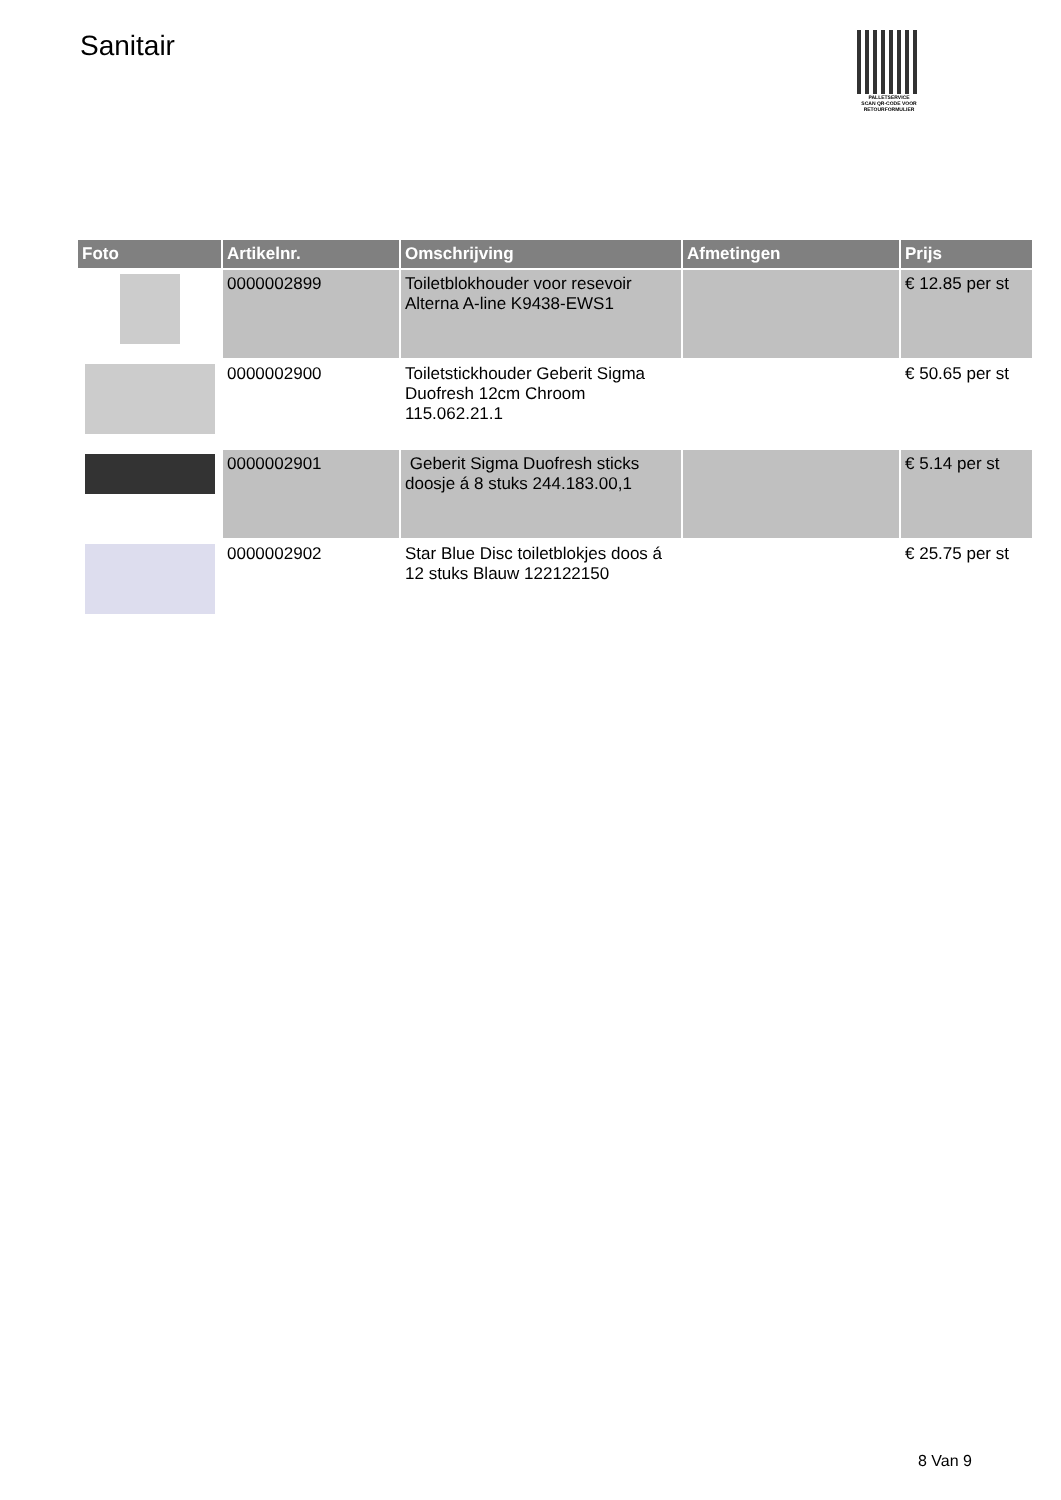Sanitair
PALLETSERVICE
SCAN QR-CODE VOOR RETOURFORMULIER
| Foto | Artikelnr. | Omschrijving | Afmetingen | Prijs |
| --- | --- | --- | --- | --- |
| | 0000002899 | Toiletblokhouder voor resevoir Alterna A-line K9438-EWS1 | | € 12.85 per st |
| | 0000002900 | Toiletstickhouder Geberit Sigma Duofresh 12cm Chroom 115.062.21.1 | | € 50.65 per st |
| | 0000002901 | Geberit Sigma Duofresh sticks doosje á 8 stuks 244.183.00,1 | | € 5.14 per st |
| | 0000002902 | Star Blue Disc toiletblokjes doos á 12 stuks Blauw 122122150 | | € 25.75 per st |
8 Van 9